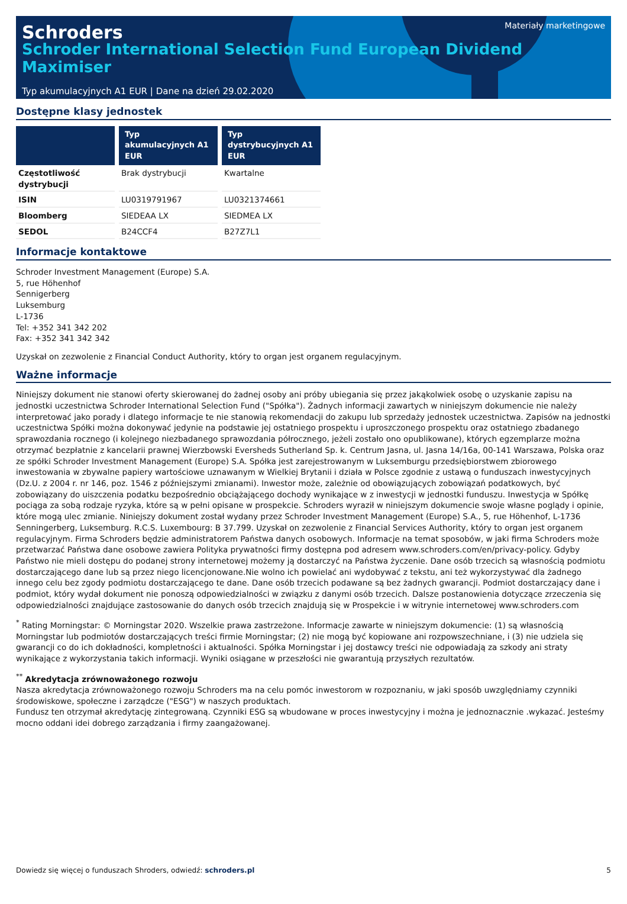Schroders
Schroder International Selection Fund European Dividend Maximiser
Materiały marketingowe
Typ akumulacyjnych A1 EUR | Dane na dzień 29.02.2020
Dostępne klasy jednostek
| | Typ akumulacyjnych A1 EUR | Typ dystrybucyjnych A1 EUR |
| --- | --- | --- |
| Częstotliwość dystrybucji | Brak dystrybucji | Kwartalne |
| ISIN | LU0319791967 | LU0321374661 |
| Bloomberg | SIEDEAA LX | SIEDMEA LX |
| SEDOL | B24CCF4 | B27Z7L1 |
Informacje kontaktowe
Schroder Investment Management (Europe) S.A.
5, rue Höhenhof
Sennigerberg
Luksemburg
L-1736
Tel: +352 341 342 202
Fax: +352 341 342 342
Uzyskał on zezwolenie z Financial Conduct Authority, który to organ jest organem regulacyjnym.
Ważne informacje
Niniejszy dokument nie stanowi oferty skierowanej do żadnej osoby ani próby ubiegania się przez jakąkolwiek osobę o uzyskanie zapisu na jednostki uczestnictwa Schroder International Selection Fund ("Spółka"). Żadnych informacji zawartych w niniejszym dokumencie nie należy interpretować jako porady i dlatego informacje te nie stanowią rekomendacji do zakupu lub sprzedaży jednostek uczestnictwa. Zapisów na jednostki uczestnictwa Spółki można dokonywać jedynie na podstawie jej ostatniego prospektu i uproszczonego prospektu oraz ostatniego zbadanego sprawozdania rocznego (i kolejnego niezbadanego sprawozdania półrocznego, jeżeli zostało ono opublikowane), których egzemplarze można otrzymać bezpłatnie z kancelarii prawnej Wierzbowski Eversheds Sutherland Sp. k. Centrum Jasna, ul. Jasna 14/16a, 00-141 Warszawa, Polska oraz ze spółki Schroder Investment Management (Europe) S.A. Spółka jest zarejestrowanym w Luksemburgu przedsiębiorstwem zbiorowego inwestowania w zbywalne papiery wartościowe uznawanym w Wielkiej Brytanii i działa w Polsce zgodnie z ustawą o funduszach inwestycyjnych (Dz.U. z 2004 r. nr 146, poz. 1546 z późniejszymi zmianami). Inwestor może, zależnie od obowiązujących zobowiązań podatkowych, być zobowiązany do uiszczenia podatku bezpośrednio obciążającego dochody wynikające w z inwestycji w jednostki funduszu. Inwestycja w Spółkę pociąga za sobą rodzaje ryzyka, które są w pełni opisane w prospekcie. Schroders wyraził w niniejszym dokumencie swoje własne poglądy i opinie, które mogą ulec zmianie. Niniejszy dokument został wydany przez Schroder Investment Management (Europe) S.A., 5, rue Höhenhof, L-1736 Senningerberg, Luksemburg. R.C.S. Luxembourg: B 37.799. Uzyskał on zezwolenie z Financial Services Authority, który to organ jest organem regulacyjnym. Firma Schroders będzie administratorem Państwa danych osobowych. Informacje na temat sposobów, w jaki firma Schroders może przetwarzać Państwa dane osobowe zawiera Polityka prywatności firmy dostępna pod adresem www.schroders.com/en/privacy-policy. Gdyby Państwo nie mieli dostępu do podanej strony internetowej możemy ją dostarczyć na Państwa życzenie. Dane osób trzecich są własnością podmiotu dostarczającego dane lub są przez niego licencjonowane.Nie wolno ich powielać ani wydobywać z tekstu, ani też wykorzystywać dla żadnego innego celu bez zgody podmiotu dostarczającego te dane. Dane osób trzecich podawane są bez żadnych gwarancji. Podmiot dostarczający dane i podmiot, który wydał dokument nie ponoszą odpowiedzialności w związku z danymi osób trzecich. Dalsze postanowienia dotyczące zrzeczenia się odpowiedzialności znajdujące zastosowanie do danych osób trzecich znajdują się w Prospekcie i w witrynie internetowej www.schroders.com
<sup>*</sup> Rating Morningstar: © Morningstar 2020. Wszelkie prawa zastrzeżone. Informacje zawarte w niniejszym dokumencie: (1) są własnością Morningstar lub podmiotów dostarczających treści firmie Morningstar; (2) nie mogą być kopiowane ani rozpowszechniane, i (3) nie udziela się gwarancji co do ich dokładności, kompletności i aktualności. Spółka Morningstar i jej dostawcy treści nie odpowiadają za szkody ani straty wynikające z wykorzystania takich informacji. Wyniki osiągane w przeszłości nie gwarantują przyszłych rezultatów.
<sup>**</sup> Akredytacja zrównoważonego rozwoju
Nasza akredytacja zrównoważonego rozwoju Schroders ma na celu pomóc inwestorom w rozpoznaniu, w jaki sposób uwzględniamy czynniki środowiskowe, społeczne i zarządcze ("ESG") w naszych produktach.
Fundusz ten otrzymał akredytację zintegrowaną. Czynniki ESG są wbudowane w proces inwestycyjny i można je jednoznacznie .wykazać. Jesteśmy mocno oddani idei dobrego zarządzania i firmy zaangażowanej.
Dowiedz się więcej o funduszach Shroders, odwiedź: schroders.pl 5